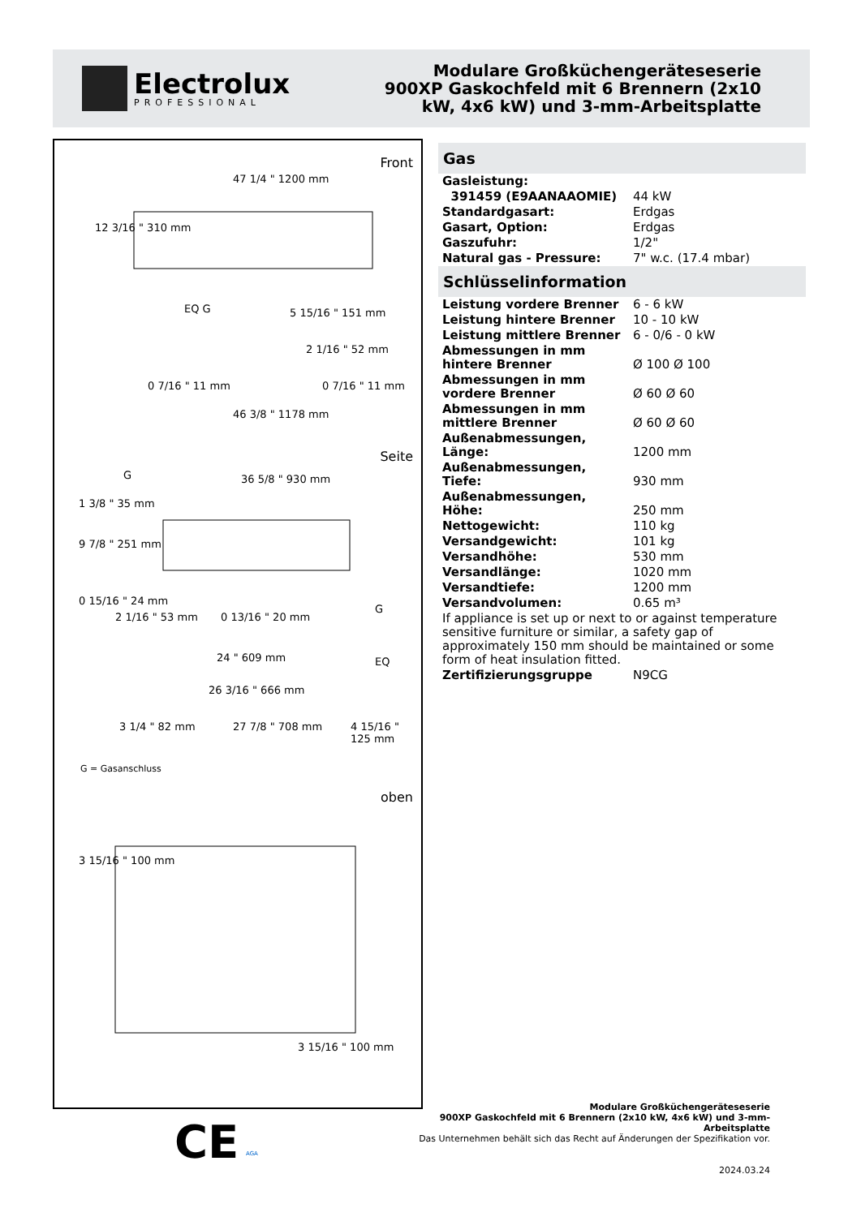Electrolux
PROFESSIONAL
Modulare Großküchengeräteseserie
900XP Gaskochfeld mit 6 Brennern (2x10
kW, 4x6 kW) und 3-mm-Arbeitsplatte
Front
47 1/4 " 1200 mm
12 3/16 " 310 mm
EQ G 5 15/16 " 151 mm
2 1/16 " 52 mm
0 7/16 " 11 mm 0 7/16 " 11 mm
46 3/8 " 1178 mm
Seite
G 36 5/8 " 930 mm
1 3/8 " 35 mm
9 7/8 " 251 mm
0 15/16 " 24 mm
2 1/16 " 53 mm 0 13/16 " 20 mm
G
EQ
24 " 609 mm
26 3/16 " 666 mm
3 1/4 " 82 mm 27 7/8 " 708 mm 4 15/16 " 125 mm
G = Gasanschluss
oben
3 15/16 " 100 mm
3 15/16 " 100 mm
Gas
| Gasleistung: | |
| 391459 (E9AANAAOMIE) | 44 kW |
| Standardgasart: | Erdgas |
| Gasart, Option: | Erdgas |
| Gaszufuhr: | 1/2" |
| Natural gas - Pressure: | 7" w.c. (17.4 mbar) |
Schlüsselinformation
| Leistung vordere Brenner | 6 - 6 kW |
| Leistung hintere Brenner | 10 - 10 kW |
| Leistung mittlere Brenner | 6 - 0/6 - 0 kW |
| Abmessungen in mm hintere Brenner | Ø 100 Ø 100 |
| Abmessungen in mm vordere Brenner | Ø 60 Ø 60 |
| Abmessungen in mm mittlere Brenner | Ø 60 Ø 60 |
| Außenabmessungen, Länge: | 1200 mm |
| Außenabmessungen, Tiefe: | 930 mm |
| Außenabmessungen, Höhe: | 250 mm |
| Nettogewicht: | 110 kg |
| Versandgewicht: | 101 kg |
| Versandhöhe: | 530 mm |
| Versandlänge: | 1020 mm |
| Versandtiefe: | 1200 mm |
| Versandvolumen: | 0.65 m³ |
| If appliance is set up or next to or against temperature sensitive furniture or similar, a safety gap of approximately 150 mm should be maintained or some form of heat insulation fitted. | |
| Zertifizierungsgruppe | N9CG |
CE AGA
Modulare Großküchengeräteseserie
900XP Gaskochfeld mit 6 Brennern (2x10 kW, 4x6 kW) und 3-mm-
Arbeitsplatte
Das Unternehmen behält sich das Recht auf Änderungen der Spezifikation vor.
2024.03.24